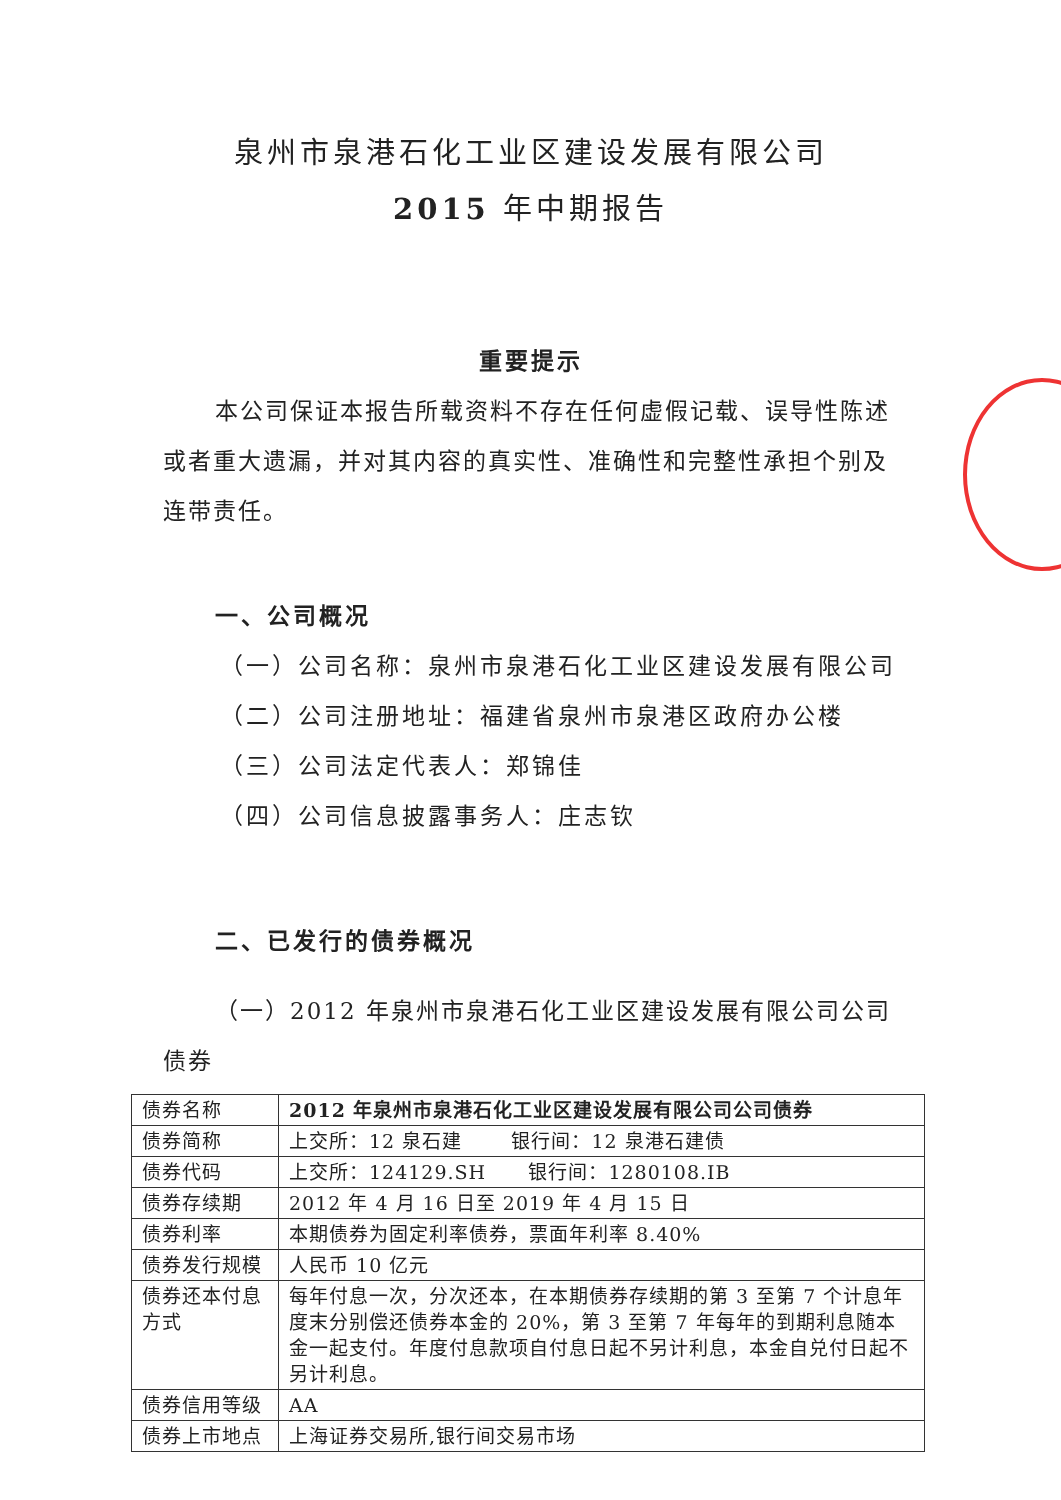泉州市泉港石化工业区建设发展有限公司
2015 年中期报告
重要提示
本公司保证本报告所载资料不存在任何虚假记载、误导性陈述或者重大遗漏，并对其内容的真实性、准确性和完整性承担个别及连带责任。
一、公司概况
（一）公司名称：泉州市泉港石化工业区建设发展有限公司
（二）公司注册地址：福建省泉州市泉港区政府办公楼
（三）公司法定代表人：郑锦佳
（四）公司信息披露事务人：庄志钦
二、已发行的债券概况
（一）2012 年泉州市泉港石化工业区建设发展有限公司公司债券
| 债券名称 | 2012 年泉州市泉港石化工业区建设发展有限公司公司债券 |
| 债券简称 | 上交所：12 泉石建 银行间：12 泉港石建债 |
| 债券代码 | 上交所：124129.SH 银行间：1280108.IB |
| 债券存续期 | 2012 年 4 月 16 日至 2019 年 4 月 15 日 |
| 债券利率 | 本期债券为固定利率债券，票面年利率 8.40% |
| 债券发行规模 | 人民币 10 亿元 |
| 债券还本付息方式 | 每年付息一次，分次还本，在本期债券存续期的第 3 至第 7 个计息年度末分别偿还债券本金的 20%，第 3 至第 7 年每年的到期利息随本金一起支付。年度付息款项自付息日起不另计利息，本金自兑付日起不另计利息。 |
| 债券信用等级 | AA |
| 债券上市地点 | 上海证券交易所,银行间交易市场 |